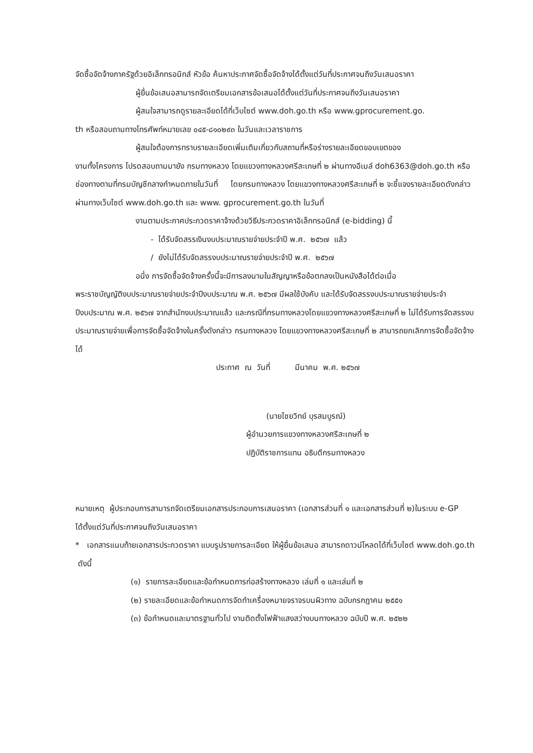จัดซื้อจัดจ้างภาครัฐด้วยอิเล็กทรอนิกส์ หัวข้อ ค้นหาประกาศจัดซื้อจัดจ้างได้ตั้งแต่วันที่ประกาศจนถึงวันเสนอราคา
ผู้ยื่นข้อเสนอสามารถจัดเตรียมเอกสารข้อเสนอได้ตั้งแต่วันที่ประกาศจนถึงวันเสนอราคา
ผู้สนใจสามารถดูรายละเอียดได้ที่เว็บไซต์ www.doh.go.th หรือ www.gprocurement.go.
th หรือสอบถามทางโทรศัพท์หมายเลข ๐๔๕-๘๑๐๒๙๓ ในวันและเวลาราชการ
ผู้สนใจต้องการทราบรายละเอียดเพิ่มเติมเกี่ยวกับสถานที่หรือร่างรายละเอียดขอบเขตของ
งานทั้งโครงการ โปรดสอบถามมายัง กรมทางหลวง โดยแขวงทางหลวงศรีสะเกษที่ ๒ ผ่านทางอีเมล์ doh6363@doh.go.th หรือช่องทางตามที่กรมบัญชีกลางกำหนดภายในวันที่ โดยกรมทางหลวง โดยแขวงทางหลวงศรีสะเกษที่ ๒ จะชี้แจงรายละเอียดดังกล่าวผ่านทางเว็บไซต์ www.doh.go.th และ www. gprocurement.go.th ในวันที่
งานตามประกาศประกวดราคาจ้างด้วยวิธีประกวดราคาอิเล็กทรอนิกส์ (e-bidding) นี้
- ได้รับจัดสรรเงินงบประมาณรายจ่ายประจำปี พ.ศ. ๒๕๖๗ แล้ว
/ ยังไม่ได้รับจัดสรรงบประมาณรายจ่ายประจำปี พ.ศ. ๒๕๖๗
อนึ่ง การจัดซื้อจัดจ้างครั้งนี้จะมีการลงนามในสัญญาหรือข้อตกลงเป็นหนังสือได้ต่อเมื่อ
พระราชบัญญัติงบประมาณรายจ่ายประจำปีงบประมาณ พ.ศ. ๒๕๖๗ มีผลใช้บังคับ และได้รับจัดสรรงบประมาณรายจ่ายประจำปีงบประมาณ พ.ศ. ๒๕๖๗ จากสำนักงบประมาณแล้ว และกรณีที่กรมทางหลวงโดยแขวงทางหลวงศรีสะเกษที่ ๒ ไม่ได้รับการจัดสรรงบประมาณรายจ่ายเพื่อการจัดซื้อจัดจ้างในครั้งดังกล่าว กรมทางหลวง โดยแขวงทางหลวงศรีสะเกษที่ ๒ สามารถยกเลิกการจัดซื้อจัดจ้างได้
ประกาศ ณ วันที่ มีนาคม พ.ศ. ๒๕๖๗
(นายไชยวิทย์ บุรสมบูรณ์)
ผู้อำนวยการแขวงทางหลวงศรีสะเกษที่ ๒
ปฏิบัติราชการแทน อธิบดีกรมทางหลวง
หมายเหตุ ผู้ประกอบการสามารถจัดเตรียมเอกสารประกอบการเสนอราคา (เอกสารส่วนที่ ๑ และเอกสารส่วนที่ ๒)ในระบบ e-GP
ได้ตั้งแต่วันที่ประกาศจนถึงวันเสนอราคา
* เอกสารแนบท้ายเอกสารประกวดราคา แบบรูปรายการละเอียด ให้ผู้ยื่นข้อเสนอ สามารถดาวน์โหลดได้ที่เว็บไซต์ www.doh.go.th ดังนี้
(๑) รายการละเอียดและข้อกำหนดการก่อสร้างทางหลวง เล่มที่ ๑ และเล่มที่ ๒
(๒) รายละเอียดและข้อกำหนดการจัดทำเครื่องหมายจราจรบนผิวทาง ฉบับกรกฎาคม ๒๕๕๑
(๓) ข้อกำหนดและมาตรฐานทั่วไป งานติดตั้งไฟฟ้าแสงสว่างบนทางหลวง ฉบับปี พ.ศ. ๒๕๒๒